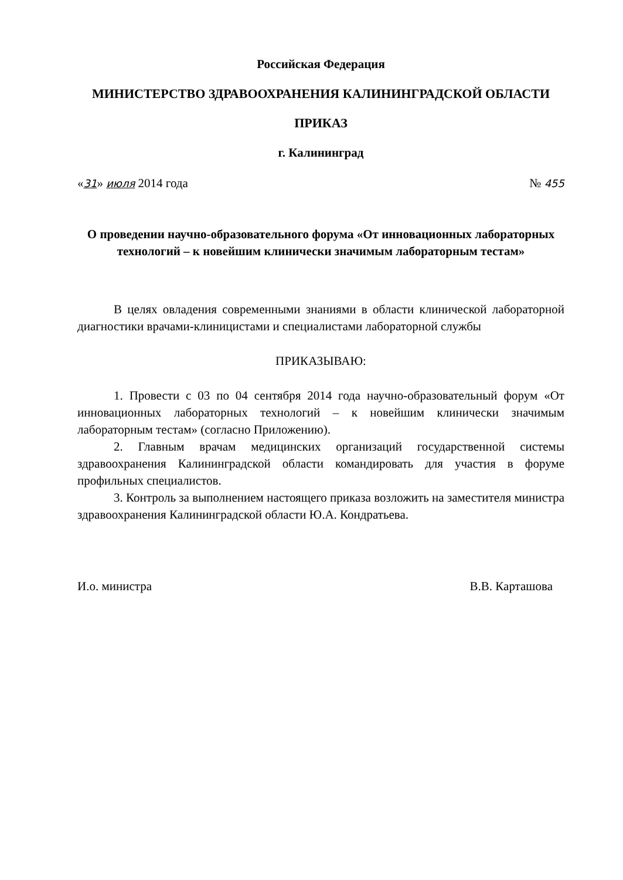Российская Федерация
МИНИСТЕРСТВО ЗДРАВООХРАНЕНИЯ КАЛИНИНГРАДСКОЙ ОБЛАСТИ
ПРИКАЗ
г. Калининград
«31» июля 2014 года № 455
О проведении научно-образовательного форума «От инновационных лабораторных технологий – к новейшим клинически значимым лабораторным тестам»
В целях овладения современными знаниями в области клинической лабораторной диагностики врачами-клиницистами и специалистами лабораторной службы
ПРИКАЗЫВАЮ:
1. Провести с 03 по 04 сентября 2014 года научно-образовательный форум «От инновационных лабораторных технологий – к новейшим клинически значимым лабораторным тестам» (согласно Приложению).
2. Главным врачам медицинских организаций государственной системы здравоохранения Калининградской области командировать для участия в форуме профильных специалистов.
3. Контроль за выполнением настоящего приказа возложить на заместителя министра здравоохранения Калининградской области Ю.А. Кондратьева.
И.о. министра В.В. Карташова